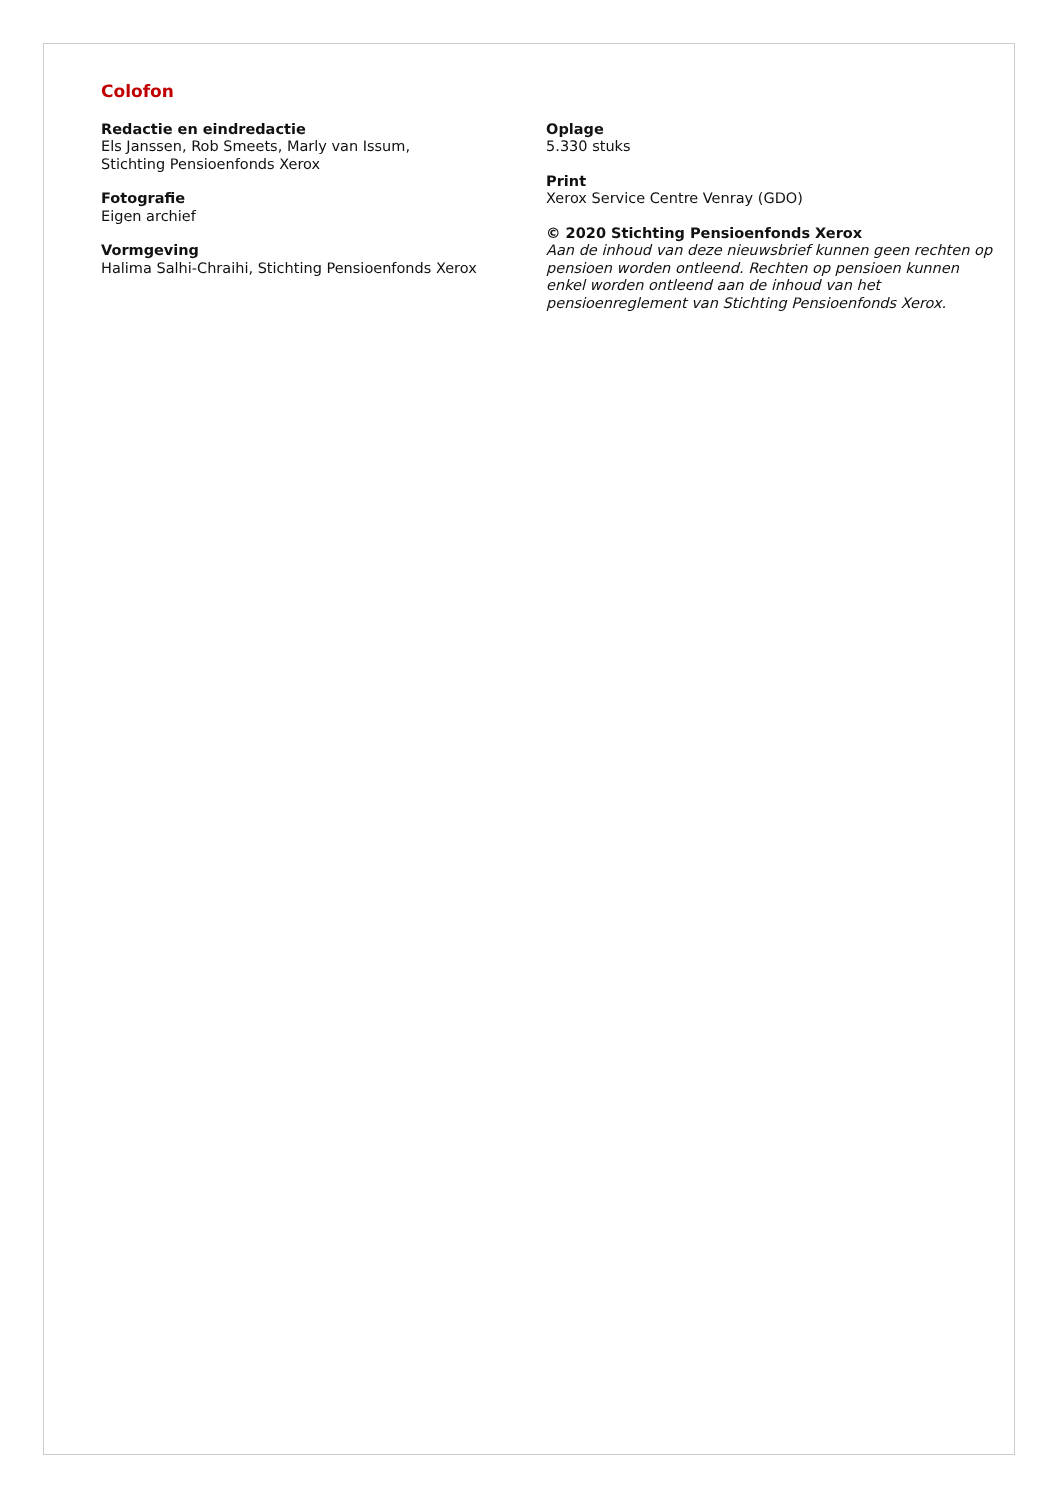Colofon
Redactie en eindredactie
Els Janssen, Rob Smeets, Marly van Issum,
Stichting Pensioenfonds Xerox
Fotografie
Eigen archief
Vormgeving
Halima Salhi-Chraihi, Stichting Pensioenfonds Xerox
Oplage
5.330 stuks
Print
Xerox Service Centre Venray (GDO)
© 2020 Stichting Pensioenfonds Xerox
Aan de inhoud van deze nieuwsbrief kunnen geen rechten op pensioen worden ontleend. Rechten op pensioen kunnen enkel worden ontleend aan de inhoud van het pensioenreglement van Stichting Pensioenfonds Xerox.